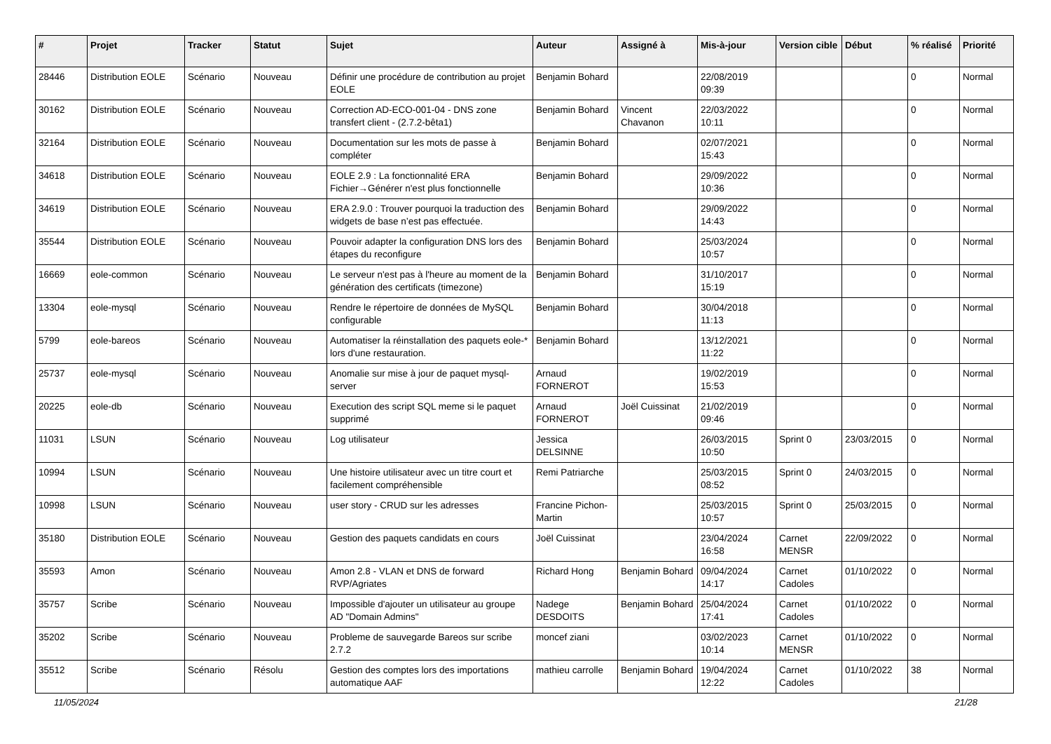| # | Projet | Tracker | Statut | Sujet | Auteur | Assigné à | Mis-à-jour | Version cible | Début | % réalisé | Priorité |
| --- | --- | --- | --- | --- | --- | --- | --- | --- | --- | --- | --- |
| 28446 | Distribution EOLE | Scénario | Nouveau | Définir une procédure de contribution au projet EOLE | Benjamin Bohard | | 22/08/2019 09:39 | | | 0 | Normal |
| 30162 | Distribution EOLE | Scénario | Nouveau | Correction AD-ECO-001-04 - DNS zone transfert client - (2.7.2-bêta1) | Benjamin Bohard | Vincent Chavanon | 22/03/2022 10:11 | | | 0 | Normal |
| 32164 | Distribution EOLE | Scénario | Nouveau | Documentation sur les mots de passe à compléter | Benjamin Bohard | | 02/07/2021 15:43 | | | 0 | Normal |
| 34618 | Distribution EOLE | Scénario | Nouveau | EOLE 2.9 : La fonctionnalité ERA Fichier→Générer n'est plus fonctionnelle | Benjamin Bohard | | 29/09/2022 10:36 | | | 0 | Normal |
| 34619 | Distribution EOLE | Scénario | Nouveau | ERA 2.9.0 : Trouver pourquoi la traduction des widgets de base n’est pas effectuée. | Benjamin Bohard | | 29/09/2022 14:43 | | | 0 | Normal |
| 35544 | Distribution EOLE | Scénario | Nouveau | Pouvoir adapter la configuration DNS lors des étapes du reconfigure | Benjamin Bohard | | 25/03/2024 10:57 | | | 0 | Normal |
| 16669 | eole-common | Scénario | Nouveau | Le serveur n'est pas à l'heure au moment de la génération des certificats (timezone) | Benjamin Bohard | | 31/10/2017 15:19 | | | 0 | Normal |
| 13304 | eole-mysql | Scénario | Nouveau | Rendre le répertoire de données de MySQL configurable | Benjamin Bohard | | 30/04/2018 11:13 | | | 0 | Normal |
| 5799 | eole-bareos | Scénario | Nouveau | Automatiser la réinstallation des paquets eole-* lors d'une restauration. | Benjamin Bohard | | 13/12/2021 11:22 | | | 0 | Normal |
| 25737 | eole-mysql | Scénario | Nouveau | Anomalie sur mise à jour de paquet mysql-server | Arnaud FORNEROT | | 19/02/2019 15:53 | | | 0 | Normal |
| 20225 | eole-db | Scénario | Nouveau | Execution des script SQL meme si le paquet supprimé | Arnaud FORNEROT | Joël Cuissinat | 21/02/2019 09:46 | | | 0 | Normal |
| 11031 | LSUN | Scénario | Nouveau | Log utilisateur | Jessica DELSINNE | | 26/03/2015 10:50 | Sprint 0 | 23/03/2015 | 0 | Normal |
| 10994 | LSUN | Scénario | Nouveau | Une histoire utilisateur avec un titre court et facilement compréhensible | Remi Patriarche | | 25/03/2015 08:52 | Sprint 0 | 24/03/2015 | 0 | Normal |
| 10998 | LSUN | Scénario | Nouveau | user story - CRUD sur les adresses | Francine Pichon-Martin | | 25/03/2015 10:57 | Sprint 0 | 25/03/2015 | 0 | Normal |
| 35180 | Distribution EOLE | Scénario | Nouveau | Gestion des paquets candidats en cours | Joël Cuissinat | | 23/04/2024 16:58 | Carnet MENSR | 22/09/2022 | 0 | Normal |
| 35593 | Amon | Scénario | Nouveau | Amon 2.8 - VLAN et DNS de forward RVP/Agriates | Richard Hong | Benjamin Bohard | 09/04/2024 14:17 | Carnet Cadoles | 01/10/2022 | 0 | Normal |
| 35757 | Scribe | Scénario | Nouveau | Impossible d'ajouter un utilisateur au groupe AD "Domain Admins" | Nadege DESDOITS | Benjamin Bohard | 25/04/2024 17:41 | Carnet Cadoles | 01/10/2022 | 0 | Normal |
| 35202 | Scribe | Scénario | Nouveau | Probleme de sauvegarde Bareos sur scribe 2.7.2 | moncef ziani | | 03/02/2023 10:14 | Carnet MENSR | 01/10/2022 | 0 | Normal |
| 35512 | Scribe | Scénario | Résolu | Gestion des comptes lors des importations automatique AAF | mathieu carrolle | Benjamin Bohard | 19/04/2024 12:22 | Carnet Cadoles | 01/10/2022 | 38 | Normal |
11/05/2024 21/28